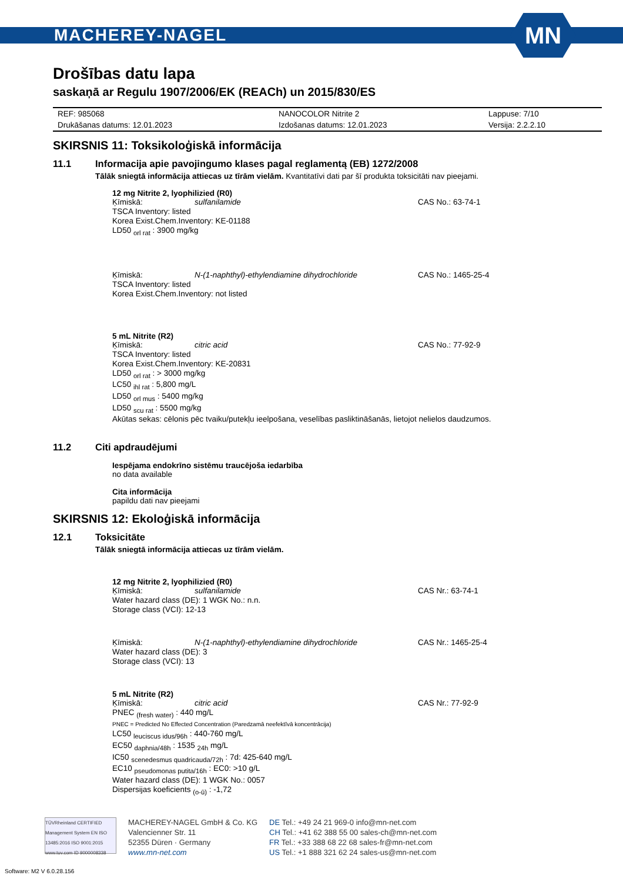MACHEREY-NAGEL
MN
Drošības datu lapa
saskaņā ar Regulu 1907/2006/EK (REACh) un 2015/830/ES
| REF: 985068 | NANOCOLOR Nitrite 2 | Lappuse: 7/10 |
| Drukāšanas datums: 12.01.2023 | Izdošanas datums: 12.01.2023 | Versija: 2.2.2.10 |
SKIRSNIS 11: Toksikoloģiskā informācija
11.1 Informacija apie pavojingumo klases pagal reglamentą (EB) 1272/2008
Tālāk sniegtā informācija attiecas uz tīrām vielām. Kvantitatīvi dati par šī produkta toksicitāti nav pieejami.
12 mg Nitrite 2, lyophilizied (R0)
| Ķīmiskā: | sulfanilamide | CAS No.: 63-74-1 |
| TSCA Inventory: listed | | |
| Korea Exist.Chem.Inventory: KE-01188 | | |
| LD50 <sub>orl rat</sub> : 3900 mg/kg | | |
| Ķīmiskā: | N-(1-naphthyl)-ethylendiamine dihydrochloride | CAS No.: 1465-25-4 |
| TSCA Inventory: listed | | |
| Korea Exist.Chem.Inventory: not listed | | |
5 mL Nitrite (R2)
| Ķīmiskā: | citric acid | CAS No.: 77-92-9 |
| TSCA Inventory: listed | | |
| Korea Exist.Chem.Inventory: KE-20831 | | |
| LD50 <sub>orl rat</sub> : > 3000 mg/kg | | |
| LC50 <sub>ihl rat</sub> : 5,800 mg/L | | |
| LD50 <sub>orl mus</sub> : 5400 mg/kg | | |
| LD50 <sub>scu rat</sub> : 5500 mg/kg | | |
| Akūtas sekas: cēlonis pēc tvaiku/putekļu ieelpošana, veselības pasliktināšanās, lietojot nelielos daudzumos. | | |
11.2 Citi apdraudējumi
Iespējama endokrīno sistēmu traucējoša iedarbība
no data available
Cita informācija
papildu dati nav pieejami
SKIRSNIS 12: Ekoloģiskā informācija
12.1 Toksicitāte
Tālāk sniegtā informācija attiecas uz tīrām vielām.
12 mg Nitrite 2, lyophilizied (R0)
| Ķīmiskā: | sulfanilamide | CAS Nr.: 63-74-1 |
| Water hazard class (DE): 1 WGK No.: n.n. | | |
| Storage class (VCI): 12-13 | | |
| Ķīmiskā: | N-(1-naphthyl)-ethylendiamine dihydrochloride | CAS Nr.: 1465-25-4 |
| Water hazard class (DE): 3 | | |
| Storage class (VCI): 13 | | |
5 mL Nitrite (R2)
| Ķīmiskā: | citric acid | CAS Nr.: 77-92-9 |
| PNEC <sub>(fresh water)</sub> : 440 mg/L | | |
| PNEC = Predicted No Effected Concentration (Paredzamā neefektīvā koncentrācija) | | |
| LC50 <sub>leuciscus idus/96h</sub> : 440-760 mg/L | | |
| EC50 <sub>daphnia/48h</sub> : 1535 <sub>24h</sub> mg/L | | |
| IC50 <sub>scenedesmus quadricauda/72h</sub> : 7d: 425-640 mg/L | | |
| EC10 <sub>pseudomonas putita/16h</sub> : EC0: >10 g/L | | |
| Water hazard class (DE): 1 WGK No.: 0057 | | |
| Dispersijas koeficients <sub>(o-ū)</sub> : -1,72 | | |
TÜVRheinland CERTIFIED
Management System EN ISO 13485:2016 ISO 9001:2015
www.tuv.com ID 9000008338
MACHEREY-NAGEL GmbH & Co. KG
Valencienner Str. 11
52355 Düren · Germany
www.mn-net.com
DE Tel.: +49 24 21 969-0 info@mn-net.com
CH Tel.: +41 62 388 55 00 sales-ch@mn-net.com
FR Tel.: +33 388 68 22 68 sales-fr@mn-net.com
US Tel.: +1 888 321 62 24 sales-us@mn-net.com
Software: M2 V 6.0.28.156